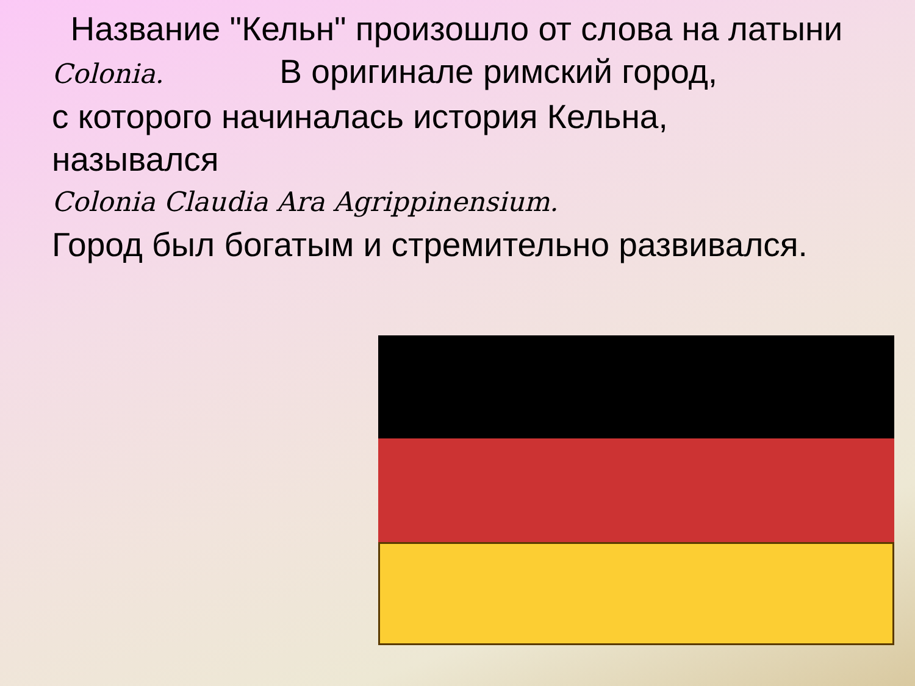Название "Кельн" произошло от слова на латыни
Colonia. В оригинале римский город,
с которого начиналась история Кельна,
назывался
Colonia Claudia Ara Agrippinensium.
Город был богатым и стремительно развивался.